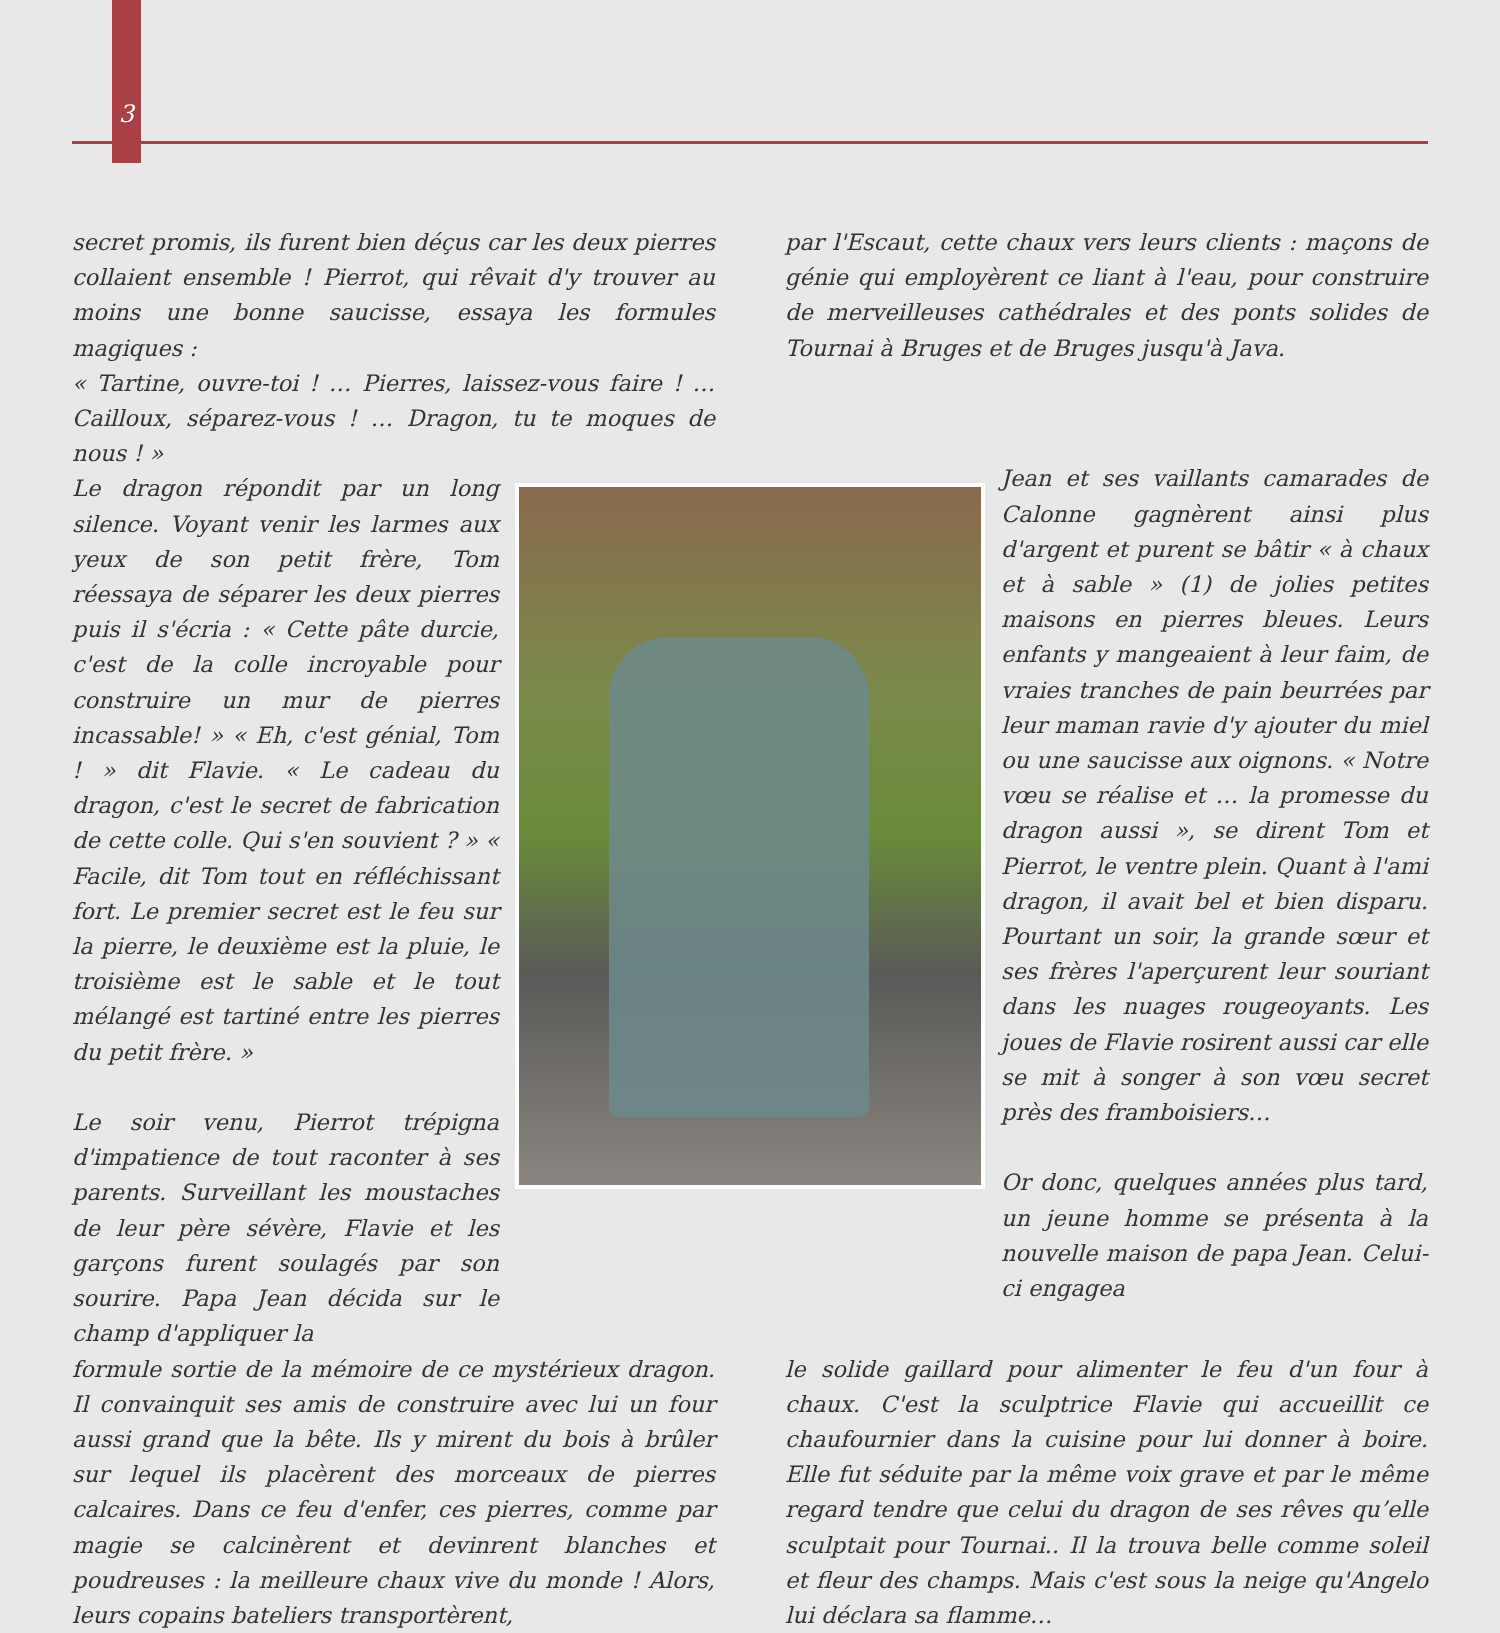3
secret promis, ils furent bien déçus car les deux pierres collaient ensemble ! Pierrot, qui rêvait d'y trouver au moins une bonne saucisse, essaya les formules magiques :
« Tartine, ouvre-toi ! … Pierres, laissez-vous faire ! … Cailloux, séparez-vous ! … Dragon, tu te moques de nous ! »
par l'Escaut, cette chaux vers leurs clients : maçons de génie qui employèrent ce liant à l'eau, pour construire de merveilleuses cathédrales et des ponts solides de Tournai à Bruges et de Bruges jusqu'à Java.
Le dragon répondit par un long silence. Voyant venir les larmes aux yeux de son petit frère, Tom réessaya de séparer les deux pierres puis il s'écria : « Cette pâte durcie, c'est de la colle incroyable pour construire un mur de pierres incassable! » « Eh, c'est génial, Tom ! » dit Flavie. « Le cadeau du dragon, c'est le secret de fabrication de cette colle. Qui s'en souvient ? » « Facile, dit Tom tout en réfléchissant fort. Le premier secret est le feu sur la pierre, le deuxième est la pluie, le troisième est le sable et le tout mélangé est tartiné entre les pierres du petit frère. »
Le soir venu, Pierrot trépigna d'impatience de tout raconter à ses parents. Surveillant les moustaches de leur père sévère, Flavie et les garçons furent soulagés par son sourire. Papa Jean décida sur le champ d'appliquer la
Jean et ses vaillants camarades de Calonne gagnèrent ainsi plus d'argent et purent se bâtir « à chaux et à sable » (1) de jolies petites maisons en pierres bleues. Leurs enfants y mangeaient à leur faim, de vraies tranches de pain beurrées par leur maman ravie d'y ajouter du miel ou une saucisse aux oignons. « Notre vœu se réalise et … la promesse du dragon aussi », se dirent Tom et Pierrot, le ventre plein. Quant à l'ami dragon, il avait bel et bien disparu. Pourtant un soir, la grande sœur et ses frères l'aperçurent leur souriant dans les nuages rougeoyants. Les joues de Flavie rosirent aussi car elle se mit à songer à son vœu secret près des framboisiers…
Or donc, quelques années plus tard, un jeune homme se présenta à la nouvelle maison de papa Jean. Celui-ci engagea
formule sortie de la mémoire de ce mystérieux dragon. Il convainquit ses amis de construire avec lui un four aussi grand que la bête. Ils y mirent du bois à brûler sur lequel ils placèrent des morceaux de pierres calcaires. Dans ce feu d'enfer, ces pierres, comme par magie se calcinèrent et devinrent blanches et poudreuses : la meilleure chaux vive du monde ! Alors, leurs copains bateliers transportèrent,
le solide gaillard pour alimenter le feu d'un four à chaux. C'est la sculptrice Flavie qui accueillit ce chaufournier dans la cuisine pour lui donner à boire. Elle fut séduite par la même voix grave et par le même regard tendre que celui du dragon de ses rêves qu’elle sculptait pour Tournai.. Il la trouva belle comme soleil et fleur des champs. Mais c'est sous la neige qu'Angelo lui déclara sa flamme…